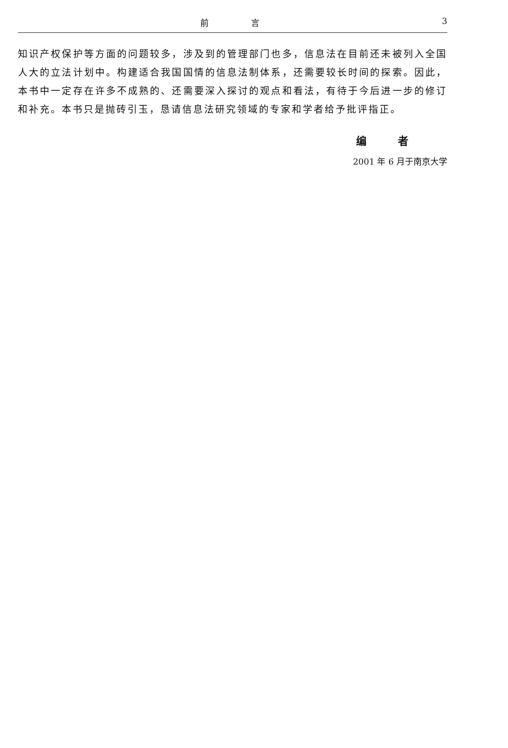前 言 3
知识产权保护等方面的问题较多，涉及到的管理部门也多，信息法在目前还未被列入全国人大的立法计划中。构建适合我国国情的信息法制体系，还需要较长时间的探索。因此，本书中一定存在许多不成熟的、还需要深入探讨的观点和看法，有待于今后进一步的修订和补充。本书只是抛砖引玉，恳请信息法研究领域的专家和学者给予批评指正。
编 者
2001 年 6 月于南京大学